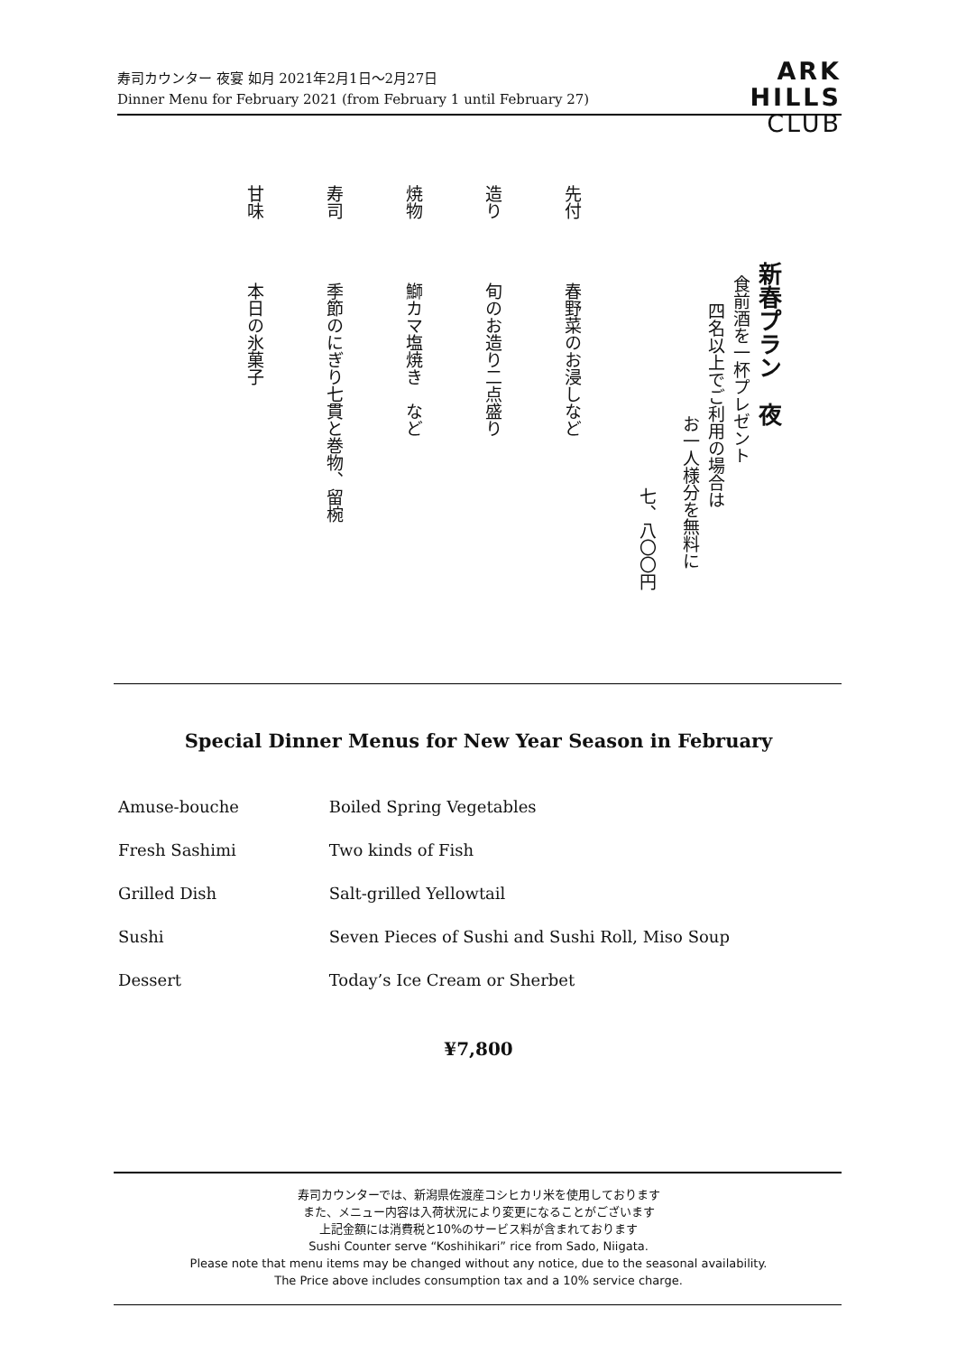寿司カウンター 夜宴 如月 2021年2月1日～2月27日
Dinner Menu for February 2021 (from February 1 until February 27)
ARK
HILLS
CLUB
新春プラン　夜
食前酒を一杯プレゼント
四名以上でご利用の場合は
お一人様分を無料に
七、八〇〇円
先付 春野菜のお浸しなど
造り 旬のお造り二点盛り
焼物 鰤カマ塩焼き　など
寿司 季節のにぎり七貫と巻物、留椀
甘味 本日の氷菓子
Special Dinner Menus for New Year Season in February
Amuse-bouche Boiled Spring Vegetables
Fresh Sashimi Two kinds of Fish
Grilled Dish Salt-grilled Yellowtail
Sushi Seven Pieces of Sushi and Sushi Roll, Miso Soup
Dessert Today’s Ice Cream or Sherbet
¥7,800
寿司カウンターでは、新潟県佐渡産コシヒカリ米を使用しております
また、メニュー内容は入荷状況により変更になることがございます
上記金額には消費税と10%のサービス料が含まれております
Sushi Counter serve “Koshihikari” rice from Sado, Niigata.
Please note that menu items may be changed without any notice, due to the seasonal availability.
The Price above includes consumption tax and a 10% service charge.